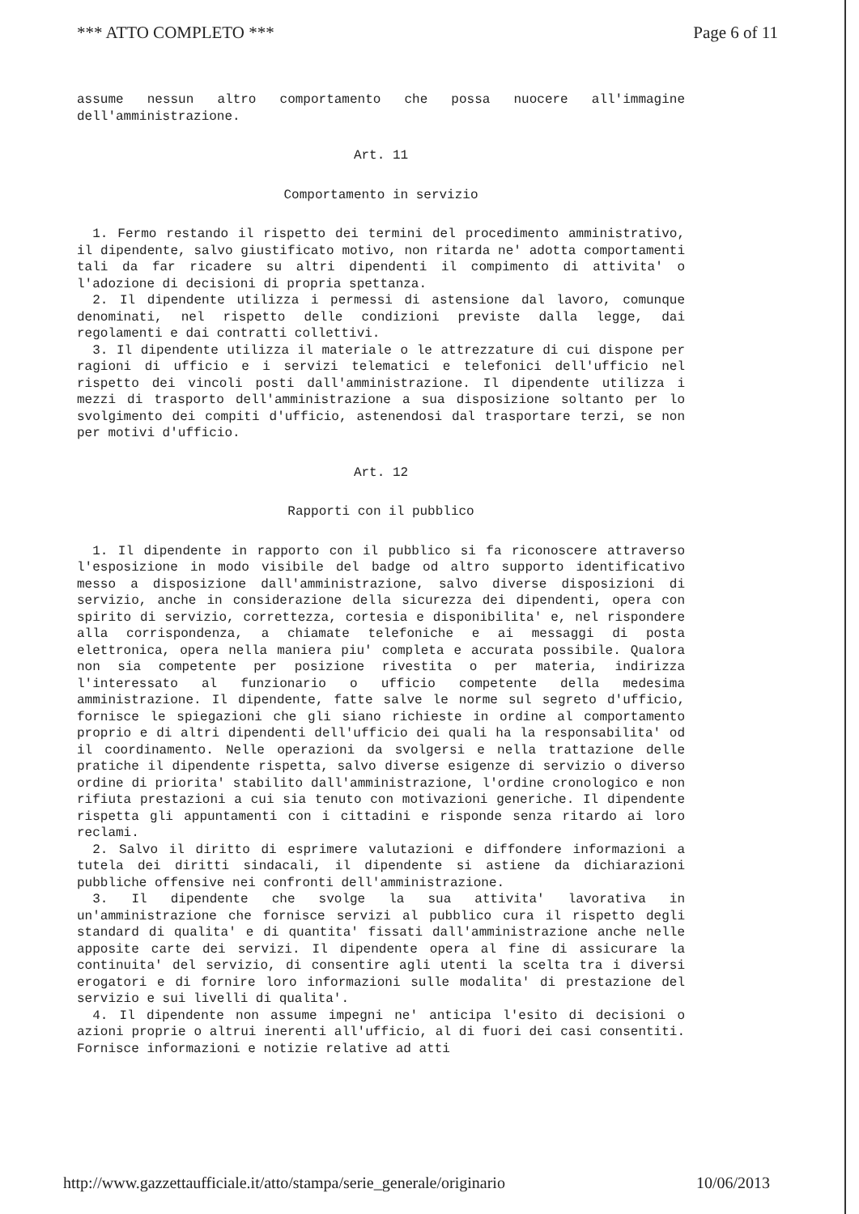*** ATTO COMPLETO *** Page 6 of 11
assume nessun altro comportamento che possa nuocere all'immagine dell'amministrazione.
Art. 11
Comportamento in servizio
1. Fermo restando il rispetto dei termini del procedimento amministrativo, il dipendente, salvo giustificato motivo, non ritarda ne' adotta comportamenti tali da far ricadere su altri dipendenti il compimento di attivita' o l'adozione di decisioni di propria spettanza.
2. Il dipendente utilizza i permessi di astensione dal lavoro, comunque denominati, nel rispetto delle condizioni previste dalla legge, dai regolamenti e dai contratti collettivi.
3. Il dipendente utilizza il materiale o le attrezzature di cui dispone per ragioni di ufficio e i servizi telematici e telefonici dell'ufficio nel rispetto dei vincoli posti dall'amministrazione. Il dipendente utilizza i mezzi di trasporto dell'amministrazione a sua disposizione soltanto per lo svolgimento dei compiti d'ufficio, astenendosi dal trasportare terzi, se non per motivi d'ufficio.
Art. 12
Rapporti con il pubblico
1. Il dipendente in rapporto con il pubblico si fa riconoscere attraverso l'esposizione in modo visibile del badge od altro supporto identificativo messo a disposizione dall'amministrazione, salvo diverse disposizioni di servizio, anche in considerazione della sicurezza dei dipendenti, opera con spirito di servizio, correttezza, cortesia e disponibilita' e, nel rispondere alla corrispondenza, a chiamate telefoniche e ai messaggi di posta elettronica, opera nella maniera piu' completa e accurata possibile. Qualora non sia competente per posizione rivestita o per materia, indirizza l'interessato al funzionario o ufficio competente della medesima amministrazione. Il dipendente, fatte salve le norme sul segreto d'ufficio, fornisce le spiegazioni che gli siano richieste in ordine al comportamento proprio e di altri dipendenti dell'ufficio dei quali ha la responsabilita' od il coordinamento. Nelle operazioni da svolgersi e nella trattazione delle pratiche il dipendente rispetta, salvo diverse esigenze di servizio o diverso ordine di priorita' stabilito dall'amministrazione, l'ordine cronologico e non rifiuta prestazioni a cui sia tenuto con motivazioni generiche. Il dipendente rispetta gli appuntamenti con i cittadini e risponde senza ritardo ai loro reclami.
2. Salvo il diritto di esprimere valutazioni e diffondere informazioni a tutela dei diritti sindacali, il dipendente si astiene da dichiarazioni pubbliche offensive nei confronti dell'amministrazione.
3. Il dipendente che svolge la sua attivita' lavorativa in un'amministrazione che fornisce servizi al pubblico cura il rispetto degli standard di qualita' e di quantita' fissati dall'amministrazione anche nelle apposite carte dei servizi. Il dipendente opera al fine di assicurare la continuita' del servizio, di consentire agli utenti la scelta tra i diversi erogatori e di fornire loro informazioni sulle modalita' di prestazione del servizio e sui livelli di qualita'.
4. Il dipendente non assume impegni ne' anticipa l'esito di decisioni o azioni proprie o altrui inerenti all'ufficio, al di fuori dei casi consentiti. Fornisce informazioni e notizie relative ad atti
http://www.gazzettaufficiale.it/atto/stampa/serie_generale/originario 10/06/2013